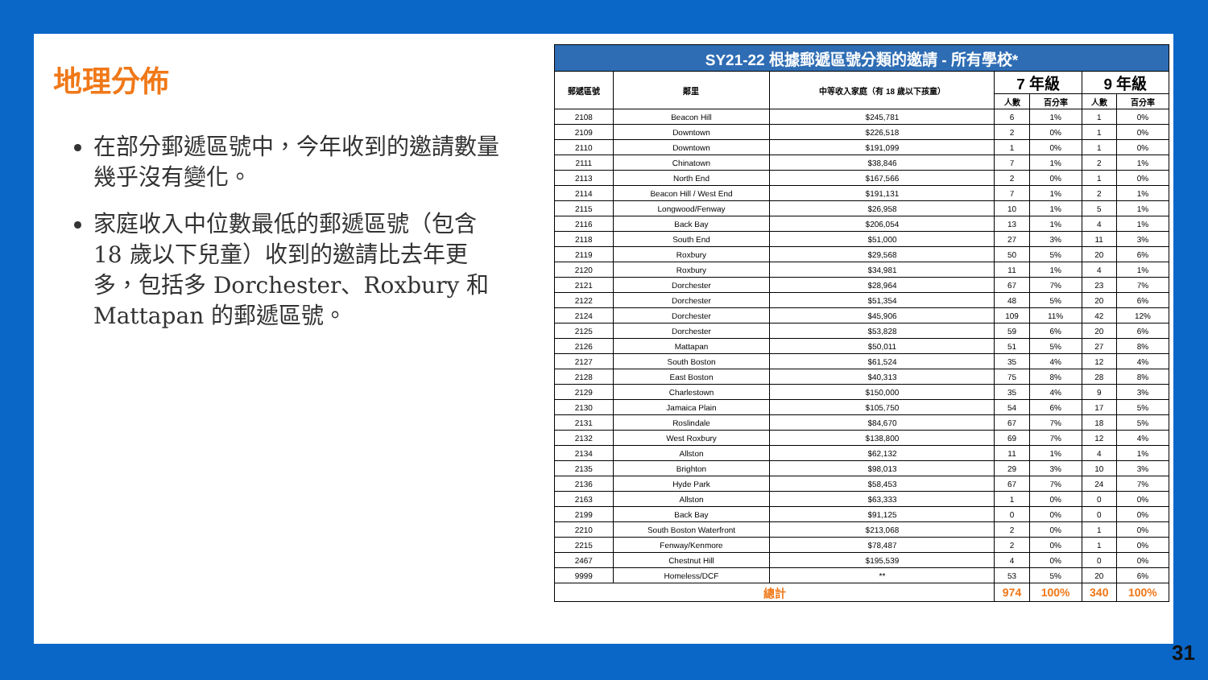地理分佈
在部分郵遞區號中，今年收到的邀請數量幾乎沒有變化。
家庭收入中位數最低的郵遞區號（包含 18 歲以下兒童）收到的邀請比去年更多，包括多 Dorchester、Roxbury 和 Mattapan 的郵遞區號。
| SY21-22 根據郵遞區號分類的邀請 - 所有學校* | | | | | | |
| --- | --- | --- | --- | --- | --- | --- |
| 郵遞區號 | 鄰里 | 中等收入家庭（有 18 歲以下孩童） | 7 年級 | | 9 年級 | |
| | | | 人數 | 百分率 | 人數 | 百分率 |
| 2108 | Beacon Hill | $245,781 | 6 | 1% | 1 | 0% |
| 2109 | Downtown | $226,518 | 2 | 0% | 1 | 0% |
| 2110 | Downtown | $191,099 | 1 | 0% | 1 | 0% |
| 2111 | Chinatown | $38,846 | 7 | 1% | 2 | 1% |
| 2113 | North End | $167,566 | 2 | 0% | 1 | 0% |
| 2114 | Beacon Hill / West End | $191,131 | 7 | 1% | 2 | 1% |
| 2115 | Longwood/Fenway | $26,958 | 10 | 1% | 5 | 1% |
| 2116 | Back Bay | $206,054 | 13 | 1% | 4 | 1% |
| 2118 | South End | $51,000 | 27 | 3% | 11 | 3% |
| 2119 | Roxbury | $29,568 | 50 | 5% | 20 | 6% |
| 2120 | Roxbury | $34,981 | 11 | 1% | 4 | 1% |
| 2121 | Dorchester | $28,964 | 67 | 7% | 23 | 7% |
| 2122 | Dorchester | $51,354 | 48 | 5% | 20 | 6% |
| 2124 | Dorchester | $45,906 | 109 | 11% | 42 | 12% |
| 2125 | Dorchester | $53,828 | 59 | 6% | 20 | 6% |
| 2126 | Mattapan | $50,011 | 51 | 5% | 27 | 8% |
| 2127 | South Boston | $61,524 | 35 | 4% | 12 | 4% |
| 2128 | East Boston | $40,313 | 75 | 8% | 28 | 8% |
| 2129 | Charlestown | $150,000 | 35 | 4% | 9 | 3% |
| 2130 | Jamaica Plain | $105,750 | 54 | 6% | 17 | 5% |
| 2131 | Roslindale | $84,670 | 67 | 7% | 18 | 5% |
| 2132 | West Roxbury | $138,800 | 69 | 7% | 12 | 4% |
| 2134 | Allston | $62,132 | 11 | 1% | 4 | 1% |
| 2135 | Brighton | $98,013 | 29 | 3% | 10 | 3% |
| 2136 | Hyde Park | $58,453 | 67 | 7% | 24 | 7% |
| 2163 | Allston | $63,333 | 1 | 0% | 0 | 0% |
| 2199 | Back Bay | $91,125 | 0 | 0% | 0 | 0% |
| 2210 | South Boston Waterfront | $213,068 | 2 | 0% | 1 | 0% |
| 2215 | Fenway/Kenmore | $78,487 | 2 | 0% | 1 | 0% |
| 2467 | Chestnut Hill | $195,539 | 4 | 0% | 0 | 0% |
| 9999 | Homeless/DCF | ** | 53 | 5% | 20 | 6% |
| 總計 | | | 974 | 100% | 340 | 100% |
31